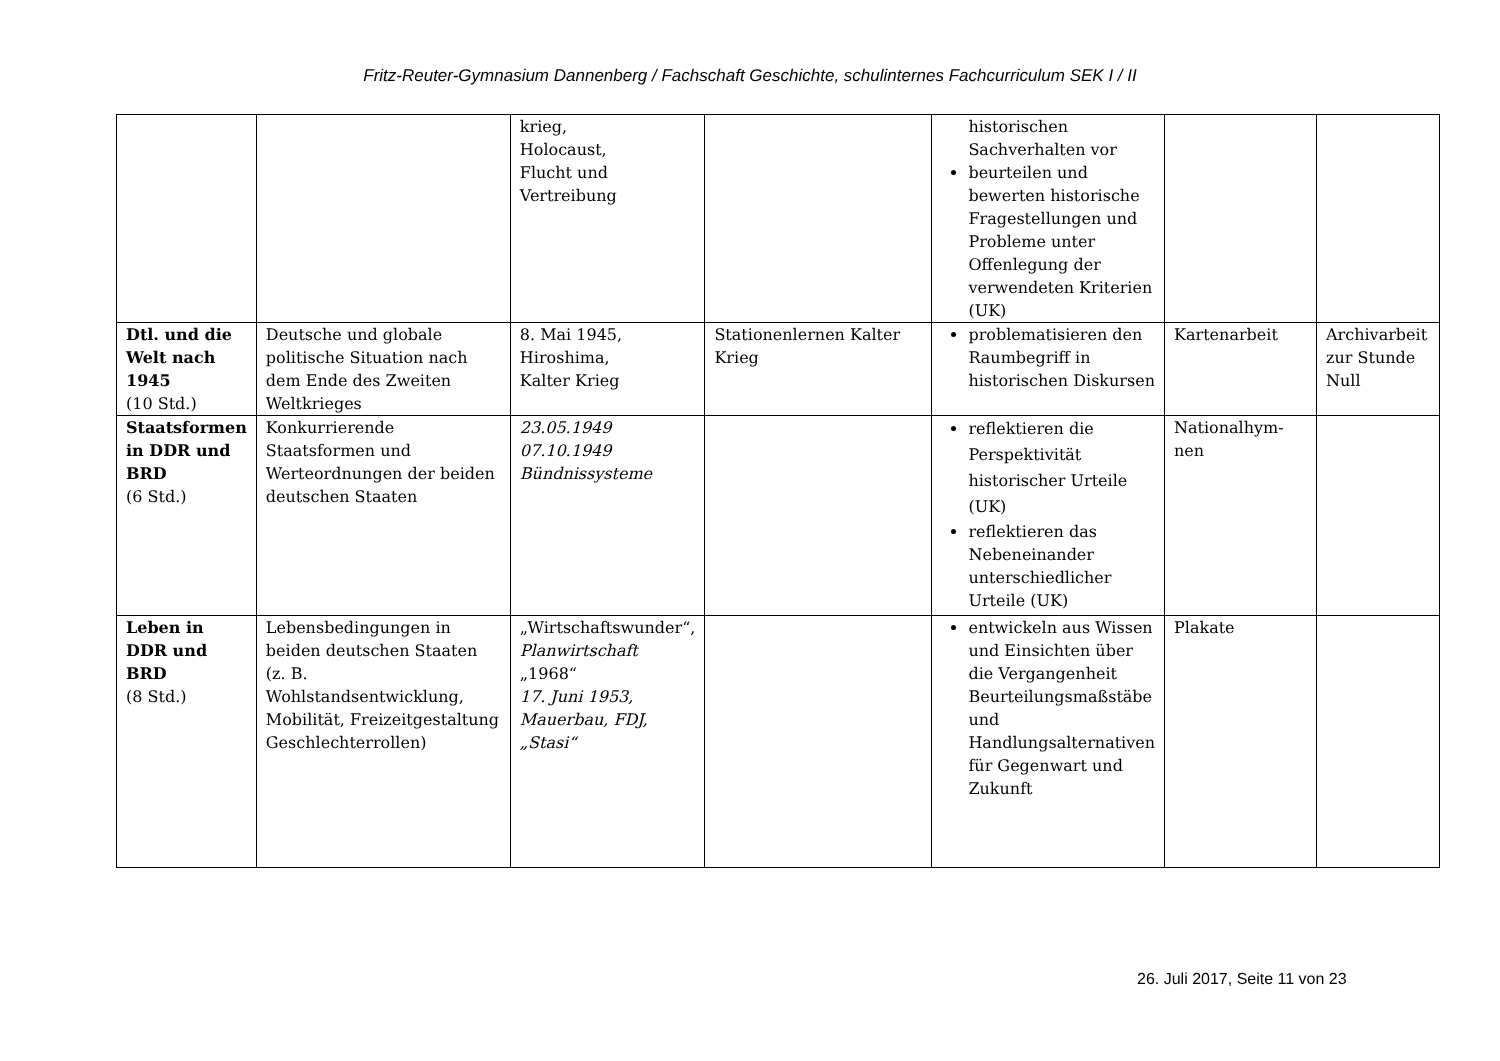Fritz-Reuter-Gymnasium Dannenberg / Fachschaft Geschichte, schulinternes Fachcurriculum SEK I / II
| | | krieg, Holocaust, Flucht und Vertreibung | | historischen Sachverhalten vor beurteilen und bewerten historische Fragestellungen und Probleme unter Offenlegung der verwendeten Kriterien (UK) | | |
| Dtl. und die Welt nach 1945 (10 Std.) | Deutsche und globale politische Situation nach dem Ende des Zweiten Weltkrieges | 8. Mai 1945, Hiroshima, Kalter Krieg | Stationenlernen Kalter Krieg | problematisieren den Raumbegriff in historischen Diskursen | Kartenarbeit | Archivarbeit zur Stunde Null |
| Staatsformen in DDR und BRD (6 Std.) | Konkurrierende Staatsformen und Werteordnungen der beiden deutschen Staaten | 23.05.1949 07.10.1949 Bündnissysteme | | reflektieren die Perspektivität historischer Urteile (UK) reflektieren das Nebeneinander unterschiedlicher Urteile (UK) | Nationalhym- nen | |
| Leben in DDR und BRD (8 Std.) | Lebensbedingungen in beiden deutschen Staaten (z. B. Wohlstandsentwicklung, Mobilität, Freizeitgestaltung Geschlechterrollen) | „Wirtschaftswunder“, Planwirtschaft „1968“ 17. Juni 1953, Mauerbau, FDJ, „Stasi“ | | entwickeln aus Wissen und Einsichten über die Vergangenheit Beurteilungsmaßstäbe und Handlungsalternativen für Gegenwart und Zukunft | Plakate | |
26. Juli 2017, Seite 11 von 23